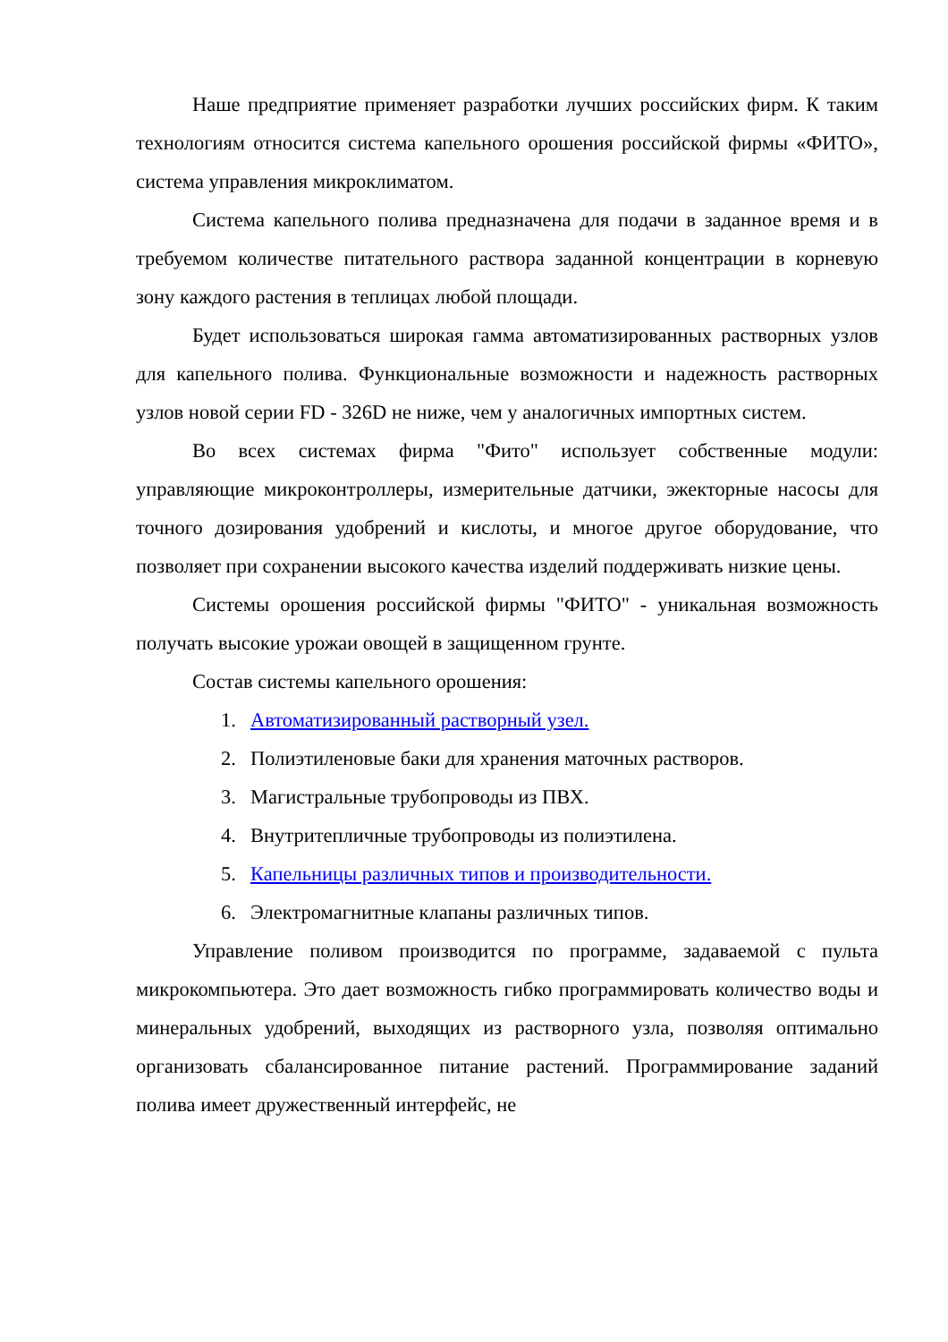Наше предприятие применяет разработки лучших российских фирм. К таким технологиям относится система капельного орошения российской фирмы «ФИТО», система управления микроклиматом.
Система капельного полива предназначена для подачи в заданное время и в требуемом количестве питательного раствора заданной концентрации в корневую зону каждого растения в теплицах любой площади.
Будет использоваться широкая гамма автоматизированных растворных узлов для капельного полива. Функциональные возможности и надежность растворных узлов новой серии FD - 326D не ниже, чем у аналогичных импортных систем.
Во всех системах фирма "Фито" использует собственные модули: управляющие микроконтроллеры, измерительные датчики, эжекторные насосы для точного дозирования удобрений и кислоты, и многое другое оборудование, что позволяет при сохранении высокого качества изделий поддерживать низкие цены.
Системы орошения российской фирмы "ФИТО" - уникальная возможность получать высокие урожаи овощей в защищенном грунте.
Состав системы капельного орошения:
1. Автоматизированный растворный узел.
2. Полиэтиленовые баки для хранения маточных растворов.
3. Магистральные трубопроводы из ПВХ.
4. Внутритепличные трубопроводы из полиэтилена.
5. Капельницы различных типов и производительности.
6. Электромагнитные клапаны различных типов.
Управление поливом производится по программе, задаваемой с пульта микрокомпьютера. Это дает возможность гибко программировать количество воды и минеральных удобрений, выходящих из растворного узла, позволяя оптимально организовать сбалансированное питание растений. Программирование заданий полива имеет дружественный интерфейс, не